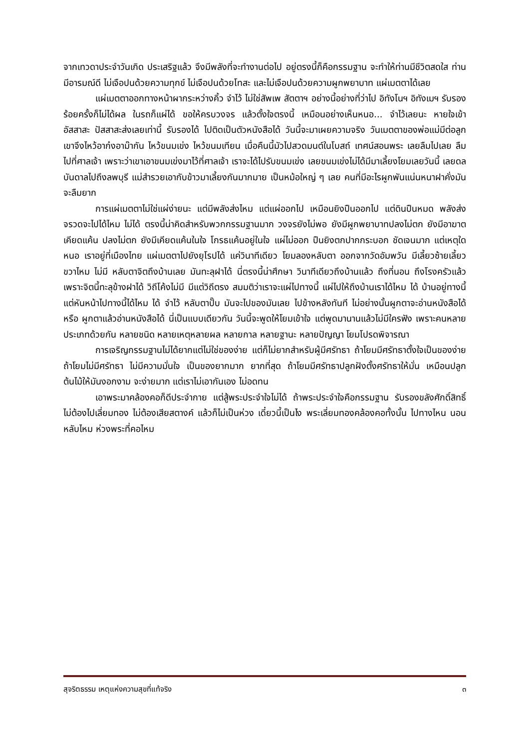จากเทวดาประจำวันเกิด ประเสริฐแล้ว จึงมีพลังที่จะทำงานต่อไป อยู่ตรงนี้ก็คือกรรมฐาน จะทำให้ท่านมีชีวิตสดใส ท่านมีอารมณ์ดี ไม่เจือปนด้วยความทุกข์ ไม่เจือปนด้วยโทสะ และไม่เจือปนด้วยความผูกพยาบาท แผ่เมตตาได้เลย
แผ่เมตตาออกทางหน้าผากระหว่างคิ้ว จำไว้ ไม่ใช่สัพเพ สัตตาฯ อย่างนี้อย่างที่ว่าไป อิทังโนฯ อิทังเมฯ รับรองร้อยครั้งก็ไม่ได้ผล ในรถก็แผ่ได้ ขอให้ครบวงจร แล้วตั้งใจตรงนี้ เหมือนอย่างเห็นหนอ... จำไว้เลยนะ หายใจเข้า อัสสาสะ ปัสสาสะส่งเลยเท่านี้ รับรองได้ ไปติดเป็นตัวหนังสือได้ วันนี้จะมาเผยความจริง วันเมตตาของพ่อแม่มีต่อลูก เขาจึงไหว้อาก๋งอาม๊ากัน ไหว้ขนมเข่ง ไหว้ขนมเทียน เมื่อคืนนี้มัวไปสวดมนต์ในโบสถ์ เทศน์สอนพระ เลยลืมไปเลย ลืมไปที่ศาลเจ้า เพราะว่าเขาเอาขนมเข่งมาไว้ที่ศาลเจ้า เราจะได้ไปรับขนมเข่ง เลยขนมเข่งไม่ได้มีมาเลี้ยงโยมเลยวันนี้ เลยดลบันดาลไปถึงลพบุรี แม่สำรวยเอากับข้าวมาเลี้ยงกันมากมาย เป็นหม้อใหญ่ ๆ เลย คนที่มีอะไรผูกพันแน่นหนาฝาคั่งมันจะลืมยาก
การแผ่เมตตาไม่ใช่แผ่ง่ายนะ แต่มีพลังส่งไหม แต่แผ่ออกไป เหมือนยิงปืนออกไป แต่ดินปืนหมด พลังส่งจรวดจะไปได้ไหม ไม่ได้ ตรงนี้น่าคิดสำหรับพวกกรรมฐานมาก วงจรยังไม่พอ ยังมีผูกพยาบาทปลงไม่ตก ยังมีอาฆาตเคียดแค้น ปลงไม่ตก ยังมีเคียดแค้นในใจ โกรธแค้นอยู่ในใจ แผ่ไม่ออก ปืนยิงตกปากกระบอก ชัดเจนมาก แต่เหตุใดหนอ เราอยู่ที่เมืองไทย แผ่เมตตาไปยังยุโรปได้ แค่วินาทีเดียว โยมลองหลับตา ออกจากวัดอัมพวัน มีเลี้ยวซ้ายเลี้ยวขวาไหม ไม่มี หลับตาจิตถึงบ้านเลย มันทะลุฝาได้ นี่ตรงนี้น่าศึกษา วินาทีเดียวถึงบ้านแล้ว ถึงที่นอน ถึงโรงครัวแล้ว เพราะจิตนี้ทะลุข้างฝาได้ วิถีโค้งไม่มี มีแต่วิถีตรง สมมติว่าเราจะแผ่ไปทางนี้ แผ่ไปให้ถึงบ้านเราได้ไหม ได้ บ้านอยู่ทางนี้ แต่หันหน้าไปทางนี้ได้ไหม ได้ จำไว้ หลับตาปั๊บ มันจะไปของมันเลย ไปข้างหลังทันที ไม่อย่างนั้นผูกตาจะอ่านหนังสือได้หรือ ผูกตาแล้วอ่านหนังสือได้ นี่เป็นแบบเดียวกัน วันนี้จะพูดให้โยมเข้าใจ แต่พูดมานานแล้วไม่มีใครฟัง เพราะคนหลายประเภทด้วยกัน หลายชนิด หลายเหตุหลายผล หลายกาล หลายฐานะ หลายปัญญา โยมโปรดพิจารณา
การเจริญกรรมฐานไม่ได้ยากแต่ไม่ใช่ของง่าย แต่ก็ไม่ยากสำหรับผู้มีศรัทธา ถ้าโยมมีศรัทธาตั้งใจเป็นของง่าย ถ้าโยมไม่มีศรัทธา ไม่มีความมั่นใจ เป็นของยากมาก ยากที่สุด ถ้าโยมมีศรัทธาปลูกฝังตั้งศรัทธาให้มั่น เหมือนปลูกต้นไม้ให้มันงอกงาม จะง่ายมาก แต่เราไม่เอากันเอง ไม่อดทน
เอาพระมาคล้องคอก็ดีประจำกาย แต่สู้พระประจำใจไม่ได้ ถ้าพระประจำใจคือกรรมฐาน รับรองขลังศักดิ์สิทธิ์ ไม่ต้องไปเลี่ยมทอง ไม่ต้องเสียสตางค์ แล้วก็ไม่เป็นห่วง เดี๋ยวนี้เป็นไง พระเลี่ยมทองคล้องคอทั้งนั้น ไปทางไหน นอนหลับไหม ห่วงพระที่คอไหม
สุจริตธรรม เหตุแห่งความสุขที่แท้จริง ๓